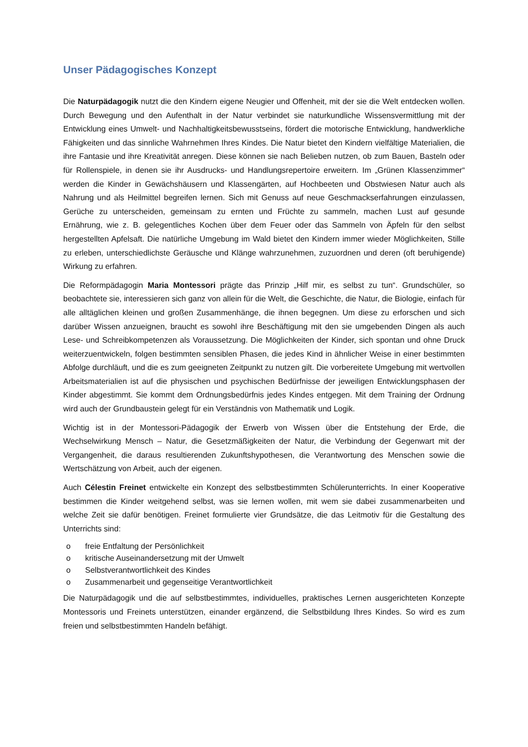Unser Pädagogisches Konzept
Die Naturpädagogik nutzt die den Kindern eigene Neugier und Offenheit, mit der sie die Welt entdecken wollen. Durch Bewegung und den Aufenthalt in der Natur verbindet sie naturkundliche Wissensvermittlung mit der Entwicklung eines Umwelt- und Nachhaltigkeitsbewusstseins, fördert die motorische Entwicklung, handwerkliche Fähigkeiten und das sinnliche Wahrnehmen Ihres Kindes. Die Natur bietet den Kindern vielfältige Materialien, die ihre Fantasie und ihre Kreativität anregen. Diese können sie nach Belieben nutzen, ob zum Bauen, Basteln oder für Rollenspiele, in denen sie ihr Ausdrucks- und Handlungsrepertoire erweitern. Im „Grünen Klassenzimmer“ werden die Kinder in Gewächshäusern und Klassengärten, auf Hochbeeten und Obstwiesen Natur auch als Nahrung und als Heilmittel begreifen lernen. Sich mit Genuss auf neue Geschmackserfahrungen einzulassen, Gerüche zu unterscheiden, gemeinsam zu ernten und Früchte zu sammeln, machen Lust auf gesunde Ernährung, wie z. B. gelegentliches Kochen über dem Feuer oder das Sammeln von Äpfeln für den selbst hergestellten Apfelsaft. Die natürliche Umgebung im Wald bietet den Kindern immer wieder Möglichkeiten, Stille zu erleben, unterschiedlichste Geräusche und Klänge wahrzunehmen, zuzuordnen und deren (oft beruhigende) Wirkung zu erfahren.
Die Reformpädagogin Maria Montessori prägte das Prinzip „Hilf mir, es selbst zu tun“. Grundschüler, so beobachtete sie, interessieren sich ganz von allein für die Welt, die Geschichte, die Natur, die Biologie, einfach für alle alltäglichen kleinen und großen Zusammenhänge, die ihnen begegnen. Um diese zu erforschen und sich darüber Wissen anzueignen, braucht es sowohl ihre Beschäftigung mit den sie umgebenden Dingen als auch Lese- und Schreibkompetenzen als Voraussetzung. Die Möglichkeiten der Kinder, sich spontan und ohne Druck weiterzuentwickeln, folgen bestimmten sensiblen Phasen, die jedes Kind in ähnlicher Weise in einer bestimmten Abfolge durchläuft, und die es zum geeigneten Zeitpunkt zu nutzen gilt. Die vorbereitete Umgebung mit wertvollen Arbeitsmaterialien ist auf die physischen und psychischen Bedürfnisse der jeweiligen Entwicklungsphasen der Kinder abgestimmt. Sie kommt dem Ordnungsbedürfnis jedes Kindes entgegen. Mit dem Training der Ordnung wird auch der Grundbaustein gelegt für ein Verständnis von Mathematik und Logik.
Wichtig ist in der Montessori-Pädagogik der Erwerb von Wissen über die Entstehung der Erde, die Wechselwirkung Mensch – Natur, die Gesetzmäßigkeiten der Natur, die Verbindung der Gegenwart mit der Vergangenheit, die daraus resultierenden Zukunftshypothesen, die Verantwortung des Menschen sowie die Wertschätzung von Arbeit, auch der eigenen.
Auch Célestin Freinet entwickelte ein Konzept des selbstbestimmten Schülerunterrichts. In einer Kooperative bestimmen die Kinder weitgehend selbst, was sie lernen wollen, mit wem sie dabei zusammenarbeiten und welche Zeit sie dafür benötigen. Freinet formulierte vier Grundsätze, die das Leitmotiv für die Gestaltung des Unterrichts sind:
o freie Entfaltung der Persönlichkeit
o kritische Auseinandersetzung mit der Umwelt
o Selbstverantwortlichkeit des Kindes
o Zusammenarbeit und gegenseitige Verantwortlichkeit
Die Naturpädagogik und die auf selbstbestimmtes, individuelles, praktisches Lernen ausgerichteten Konzepte Montessoris und Freinets unterstützen, einander ergänzend, die Selbstbildung Ihres Kindes. So wird es zum freien und selbstbestimmten Handeln befähigt.